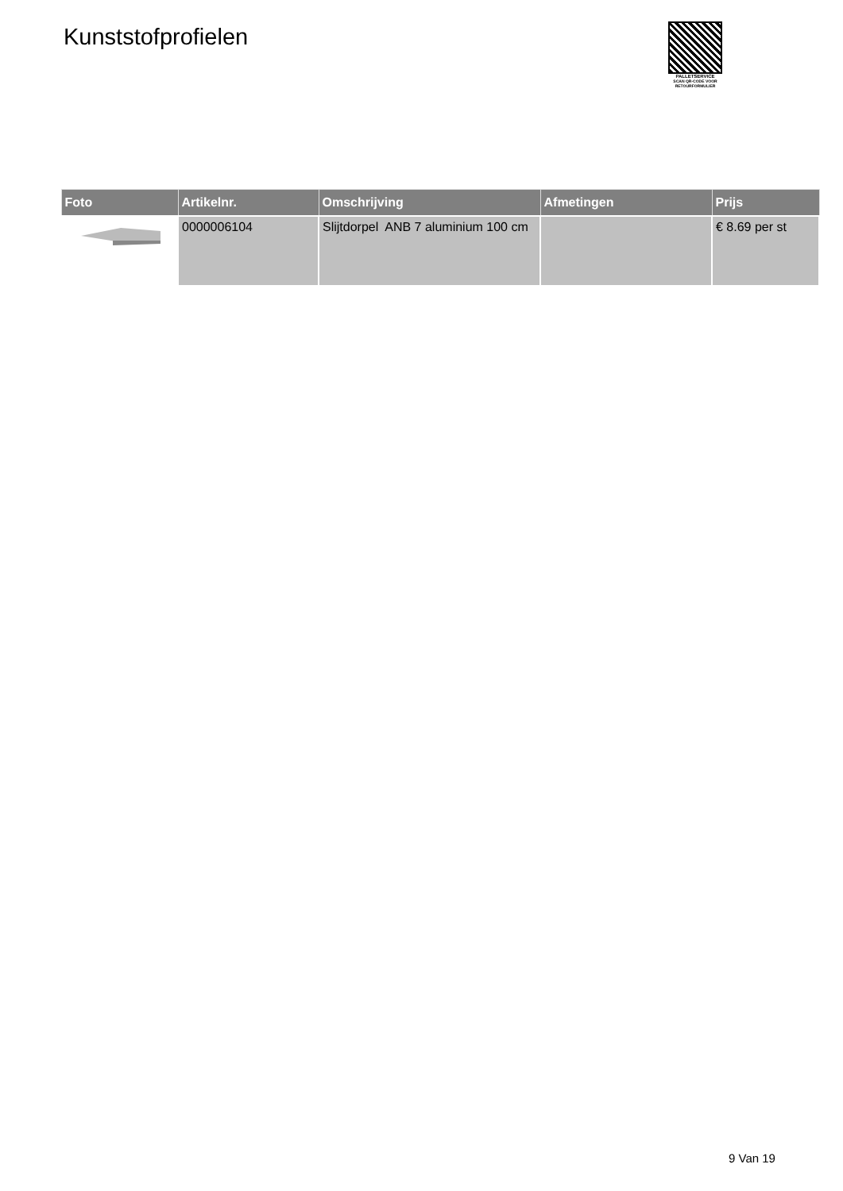Kunststofprofielen
PALLETSERVICE
SCAN QR-CODE VOOR
RETOURFORMULIER
| Foto | Artikelnr. | Omschrijving | Afmetingen | Prijs |
| --- | --- | --- | --- | --- |
| | 0000006104 | Slijtdorpel ANB 7 aluminium 100 cm | | € 8.69 per st |
9 Van 19